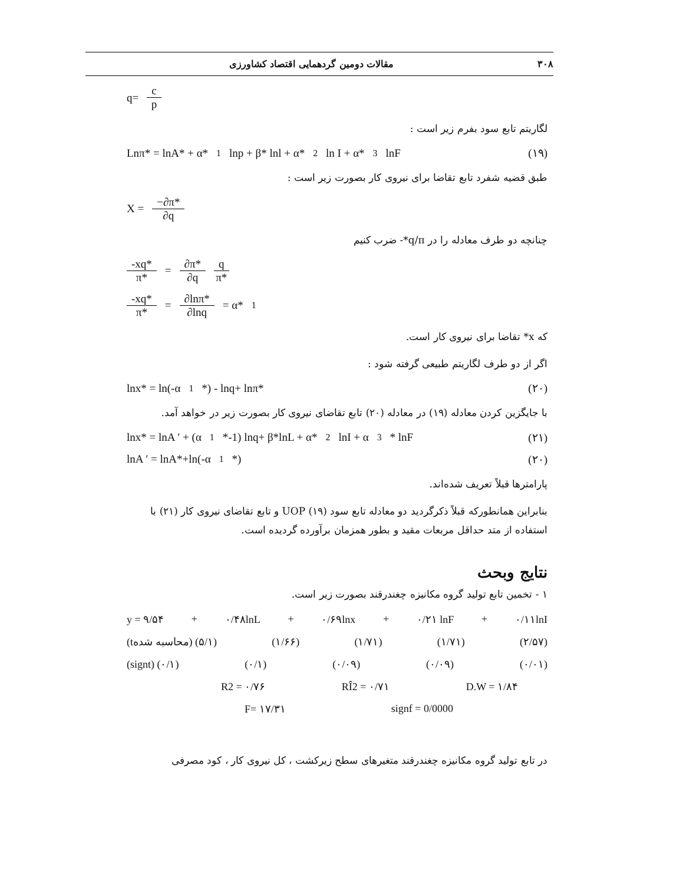۳۰۸ مقالات دومین گردهمایی اقتصاد کشاورزی
q= c p
لگاریتم تابع سود بفرم زیر است :
Lnπ* = lnA* + α*<sub>1</sub> lnp + β* lnl + α*<sub>2</sub> ln I + α*<sub>3</sub>lnF (۱۹)
طبق قضیه شفرد تابع تقاضا برای نیروی کار بصورت زیر است :
X = −∂π* ∂q
چنانچه دو طرف معادله را در q/π*- ضرب کنیم
-xq* π* = ∂π* ∂q q π*
-xq* π* = ∂lnπ* ∂lnq = α*<sub>1</sub>
که x* تقاضا برای نیروی کار است.
اگر از دو طرف لگاریتم طبیعی گرفته شود :
lnx* = ln(-α<sub>1</sub>*) - lnq+ lnπ* (۲۰)
با جایگزین کردن معادله (۱۹) در معادله (۲۰) تابع تقاضای نیروی کار بصورت زیر در خواهد آمد.
lnx* = lnA ′ + (α<sub>1</sub>*-1) lnq+ β*lnL + α*<sub>2</sub>lnI + α<sub>3</sub>* lnF (۲۱)
lnA ′ = lnA*+ln(-α<sub>1</sub>*) (۲۰)
پارامترها قبلاً تعریف شده‌اند.
بنابراین همانطورکه قبلاً ذکرگردید دو معادله تابع سود UOP (۱۹) و تابع تقاضای نیروی کار (۲۱) با استفاده از متد حداقل مربعات مقید و بطور همزمان برآورده گردیده است.
نتایج وبحث
۱ - تخمین تابع تولید گروه مکانیزه چغندرقند بصورت زیر است.
y = ۹/۵۴ + ۰/۴۸lnL + ۰/۶۹lnx + ۰/۲۱ lnF + ۰/۱۱lnI
(tمحاسبه شده) (۵/۱) (۱/۶۶) (۱/۷۱) (۱/۷۱) (۲/۵۷)
(signt) (۰/۱) (۰/۱) (۰/۰۹) (۰/۰۹) (۰/۰۱)
R2 = ۰/۷۶ RÎ2 = ۰/۷۱ D.W = ۱/۸۴
F= ۱۷/۳۱ signf = 0/0000
در تابع تولید گروه مکانیزه چغندرقند متغیرهای سطح زیرکشت ، کل نیروی کار ، کود مصرفی